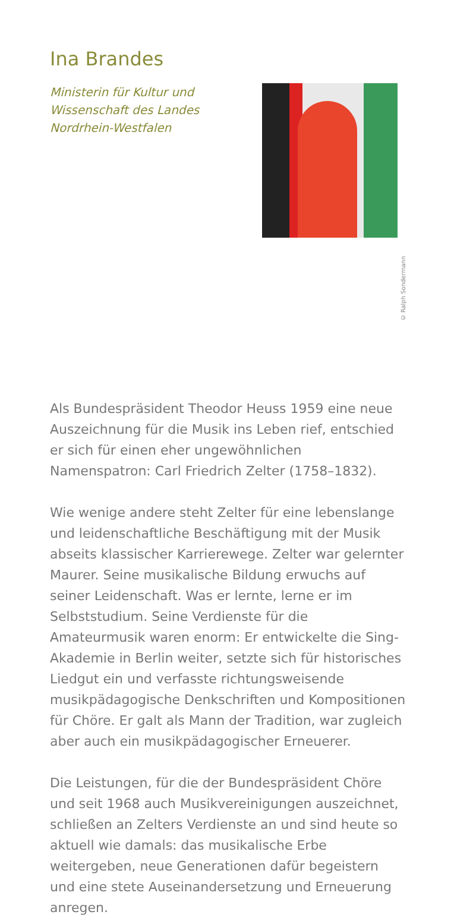Ina Brandes
Ministerin für Kultur und
Wissenschaft des Landes
Nordrhein-Westfalen
© Ralph Sondermann
Als Bundespräsident Theodor Heuss 1959 eine neue Auszeichnung für die Musik ins Leben rief, entschied er sich für einen eher ungewöhnlichen Namenspatron: Carl Friedrich Zelter (1758–1832).
Wie wenige andere steht Zelter für eine lebenslange und leidenschaftliche Beschäftigung mit der Musik abseits klassischer Karrierewege. Zelter war gelernter Maurer. Seine musikalische Bildung erwuchs auf seiner Leidenschaft. Was er lernte, lerne er im Selbststudium. Seine Verdienste für die Amateurmusik waren enorm: Er entwickelte die Sing-Akademie in Berlin weiter, setzte sich für historisches Liedgut ein und verfasste richtungsweisende musikpädagogische Denkschriften und Kompositionen für Chöre. Er galt als Mann der Tradition, war zugleich aber auch ein musikpädagogischer Erneuerer.
Die Leistungen, für die der Bundespräsident Chöre und seit 1968 auch Musikvereinigungen auszeichnet, schließen an Zelters Verdienste an und sind heute so aktuell wie damals: das musikalische Erbe weitergeben, neue Generationen dafür begeistern und eine stete Auseinandersetzung und Erneuerung anregen.